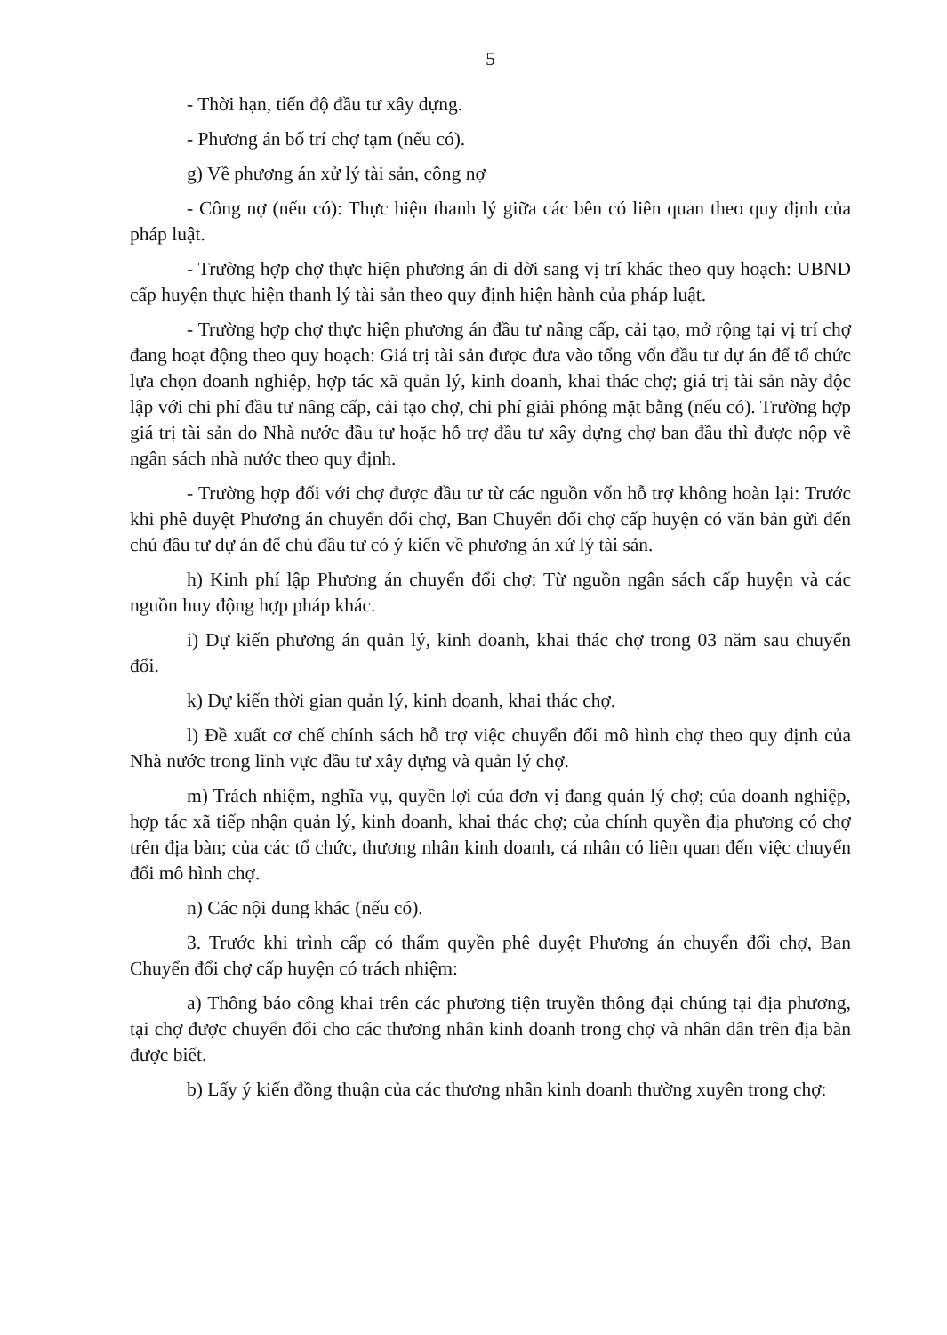5
- Thời hạn, tiến độ đầu tư xây dựng.
- Phương án bố trí chợ tạm (nếu có).
g) Về phương án xử lý tài sản, công nợ
- Công nợ (nếu có): Thực hiện thanh lý giữa các bên có liên quan theo quy định của pháp luật.
- Trường hợp chợ thực hiện phương án di dời sang vị trí khác theo quy hoạch: UBND cấp huyện thực hiện thanh lý tài sản theo quy định hiện hành của pháp luật.
- Trường hợp chợ thực hiện phương án đầu tư nâng cấp, cải tạo, mở rộng tại vị trí chợ đang hoạt động theo quy hoạch: Giá trị tài sản được đưa vào tổng vốn đầu tư dự án để tổ chức lựa chọn doanh nghiệp, hợp tác xã quản lý, kinh doanh, khai thác chợ; giá trị tài sản này độc lập với chi phí đầu tư nâng cấp, cải tạo chợ, chi phí giải phóng mặt bằng (nếu có). Trường hợp giá trị tài sản do Nhà nước đầu tư hoặc hỗ trợ đầu tư xây dựng chợ ban đầu thì được nộp về ngân sách nhà nước theo quy định.
- Trường hợp đối với chợ được đầu tư từ các nguồn vốn hỗ trợ không hoàn lại: Trước khi phê duyệt Phương án chuyển đổi chợ, Ban Chuyển đổi chợ cấp huyện có văn bản gửi đến chủ đầu tư dự án để chủ đầu tư có ý kiến về phương án xử lý tài sản.
h) Kinh phí lập Phương án chuyển đổi chợ: Từ nguồn ngân sách cấp huyện và các nguồn huy động hợp pháp khác.
i) Dự kiến phương án quản lý, kinh doanh, khai thác chợ trong 03 năm sau chuyển đổi.
k) Dự kiến thời gian quản lý, kinh doanh, khai thác chợ.
l) Đề xuất cơ chế chính sách hỗ trợ việc chuyển đổi mô hình chợ theo quy định của Nhà nước trong lĩnh vực đầu tư xây dựng và quản lý chợ.
m) Trách nhiệm, nghĩa vụ, quyền lợi của đơn vị đang quản lý chợ; của doanh nghiệp, hợp tác xã tiếp nhận quản lý, kinh doanh, khai thác chợ; của chính quyền địa phương có chợ trên địa bàn; của các tổ chức, thương nhân kinh doanh, cá nhân có liên quan đến việc chuyển đổi mô hình chợ.
n) Các nội dung khác (nếu có).
3. Trước khi trình cấp có thẩm quyền phê duyệt Phương án chuyển đổi chợ, Ban Chuyển đổi chợ cấp huyện có trách nhiệm:
a) Thông báo công khai trên các phương tiện truyền thông đại chúng tại địa phương, tại chợ được chuyển đổi cho các thương nhân kinh doanh trong chợ và nhân dân trên địa bàn được biết.
b) Lấy ý kiến đồng thuận của các thương nhân kinh doanh thường xuyên trong chợ: